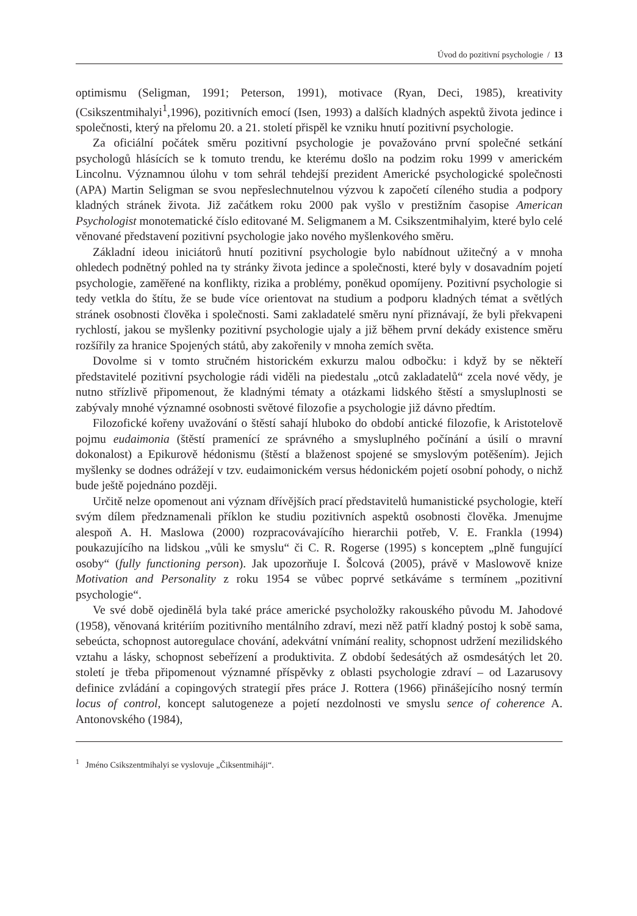Úvod do pozitivní psychologie / 13
optimismu (Seligman, 1991; Peterson, 1991), motivace (Ryan, Deci, 1985), kreativity (Csikszentmihalyi<sup>1</sup>,1996), pozitivních emocí (Isen, 1993) a dalších kladných aspektů života jedince i společnosti, který na přelomu 20. a 21. století přispěl ke vzniku hnutí pozitivní psychologie.
Za oficiální počátek směru pozitivní psychologie je považováno první společné setkání psychologů hlásících se k tomuto trendu, ke kterému došlo na podzim roku 1999 v americkém Lincolnu. Významnou úlohu v tom sehrál tehdejší prezident Americké psychologické společnosti (APA) Martin Seligman se svou nepřeslechnutelnou výzvou k započetí cíleného studia a podpory kladných stránek života. Již začátkem roku 2000 pak vyšlo v prestižním časopise American Psychologist monotematické číslo editované M. Seligmanem a M. Csikszentmihalyim, které bylo celé věnované představení pozitivní psychologie jako nového myšlenkového směru.
Základní ideou iniciátorů hnutí pozitivní psychologie bylo nabídnout užitečný a v mnoha ohledech podnětný pohled na ty stránky života jedince a společnosti, které byly v dosavadním pojetí psychologie, zaměřené na konflikty, rizika a problémy, poněkud opomíjeny. Pozitivní psychologie si tedy vetkla do štítu, že se bude více orientovat na studium a podporu kladných témat a světlých stránek osobnosti člověka i společnosti. Sami zakladatelé směru nyní přiznávají, že byli překvapeni rychlostí, jakou se myšlenky pozitivní psychologie ujaly a již během první dekády existence směru rozšířily za hranice Spojených států, aby zakořenily v mnoha zemích světa.
Dovolme si v tomto stručném historickém exkurzu malou odbočku: i když by se někteří představitelé pozitivní psychologie rádi viděli na piedestalu „otců zakladatelů“ zcela nové vědy, je nutno střízlivě připomenout, že kladnými tématy a otázkami lidského štěstí a smysluplnosti se zabývaly mnohé významné osobnosti světové filozofie a psychologie již dávno předtím.
Filozofické kořeny uvažování o štěstí sahají hluboko do období antické filozofie, k Aristotelově pojmu eudaimonia (štěstí pramenící ze správného a smysluplného počínání a úsilí o mravní dokonalost) a Epikurově hédonismu (štěstí a blaženost spojené se smyslovým potěšením). Jejich myšlenky se dodnes odrážejí v tzv. eudaimonickém versus hédonickém pojetí osobní pohody, o nichž bude ještě pojednáno později.
Určitě nelze opomenout ani význam dřívějších prací představitelů humanistické psychologie, kteří svým dílem předznamenali příklon ke studiu pozitivních aspektů osobnosti člověka. Jmenujme alespoň A. H. Maslowa (2000) rozpracovávajícího hierarchii potřeb, V. E. Frankla (1994) poukazujícího na lidskou „vůli ke smyslu“ či C. R. Rogerse (1995) s konceptem „plně fungující osoby“ (fully functioning person). Jak upozorňuje I. Šolcová (2005), právě v Maslowově knize Motivation and Personality z roku 1954 se vůbec poprvé setkáváme s termínem „pozitivní psychologie“.
Ve své době ojedinělá byla také práce americké psycholožky rakouského původu M. Jahodové (1958), věnovaná kritériím pozitivního mentálního zdraví, mezi něž patří kladný postoj k sobě sama, sebeúcta, schopnost autoregulace chování, adekvátní vnímání reality, schopnost udržení mezilidského vztahu a lásky, schopnost sebeřízení a produktivita. Z období šedesátých až osmdesátých let 20. století je třeba připomenout významné příspěvky z oblasti psychologie zdraví – od Lazarusovy definice zvládání a copingových strategií přes práce J. Rottera (1966) přinášejícího nosný termín locus of control, koncept salutogeneze a pojetí nezdolnosti ve smyslu sence of coherence A. Antonovského (1984),
<sup>1</sup> Jméno Csikszentmihalyi se vyslovuje „Čiksentmiháji“.